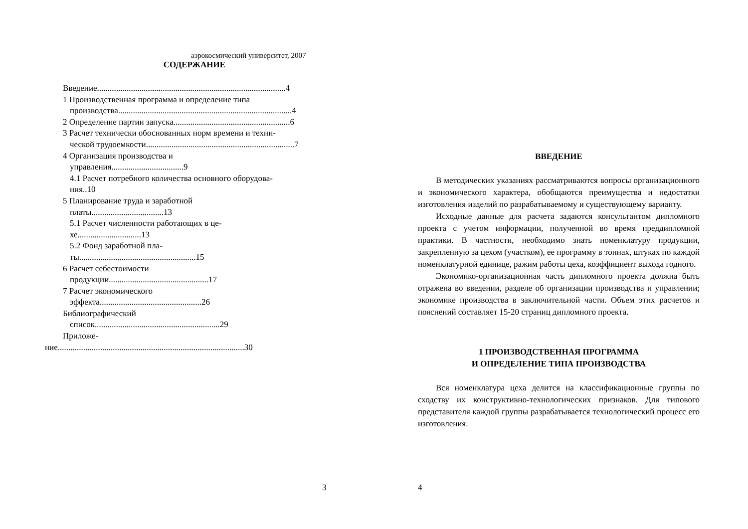аэрокосмический университет, 2007
СОДЕРЖАНИЕ
Введение.........................................................................................4
1 Производственная программа и определение типа
производства..................................................................................4
2 Определение партии запуска.......................................................6
3 Расчет технически обоснованных норм времени и техни-
ческой трудоемкости......................................................................7
4 Организация производства и
управления..................................9
4.1 Расчет потребного количества основного оборудова-
ния..10
5 Планирование труда и заработной
платы..................................13
5.1 Расчет численности работающих в це-
хе..............................13
5.2 Фонд заработной пла-
ты.......................................................15
6 Расчет себестоимости
продукции...............................................17
7 Расчет экономического
эффекта................................................26
Библиографический
список...........................................................29
Приложе-
ние........................................................................................30
3
ВВЕДЕНИЕ
В методических указаниях рассматриваются вопросы организационного и экономического характера, обобщаются преимущества и недостатки изготовления изделий по разрабатываемому и существующему варианту.
Исходные данные для расчета задаются консультантом дипломного проекта с учетом информации, полученной во время преддипломной практики. В частности, необходимо знать номенклатуру продукции, закрепленную за цехом (участком), ее программу в тоннах, штуках по каждой номенклатурной единице, ражим работы цеха, коэффициент выхода годного.
Экономико-организационная часть дипломного проекта должна быть отражена во введении, разделе об организации производства и управлении; экономике производства в заключительной части. Объем этих расчетов и пояснений составляет 15-20 страниц дипломного проекта.
1 ПРОИЗВОДСТВЕННАЯ ПРОГРАММА
И ОПРЕДЕЛЕНИЕ ТИПА ПРОИЗВОДСТВА
Вся номенклатура цеха делится на классификационные группы по сходству их конструктивно-технологических признаков. Для типового представителя каждой группы разрабатывается технологический процесс его изготовления.
4